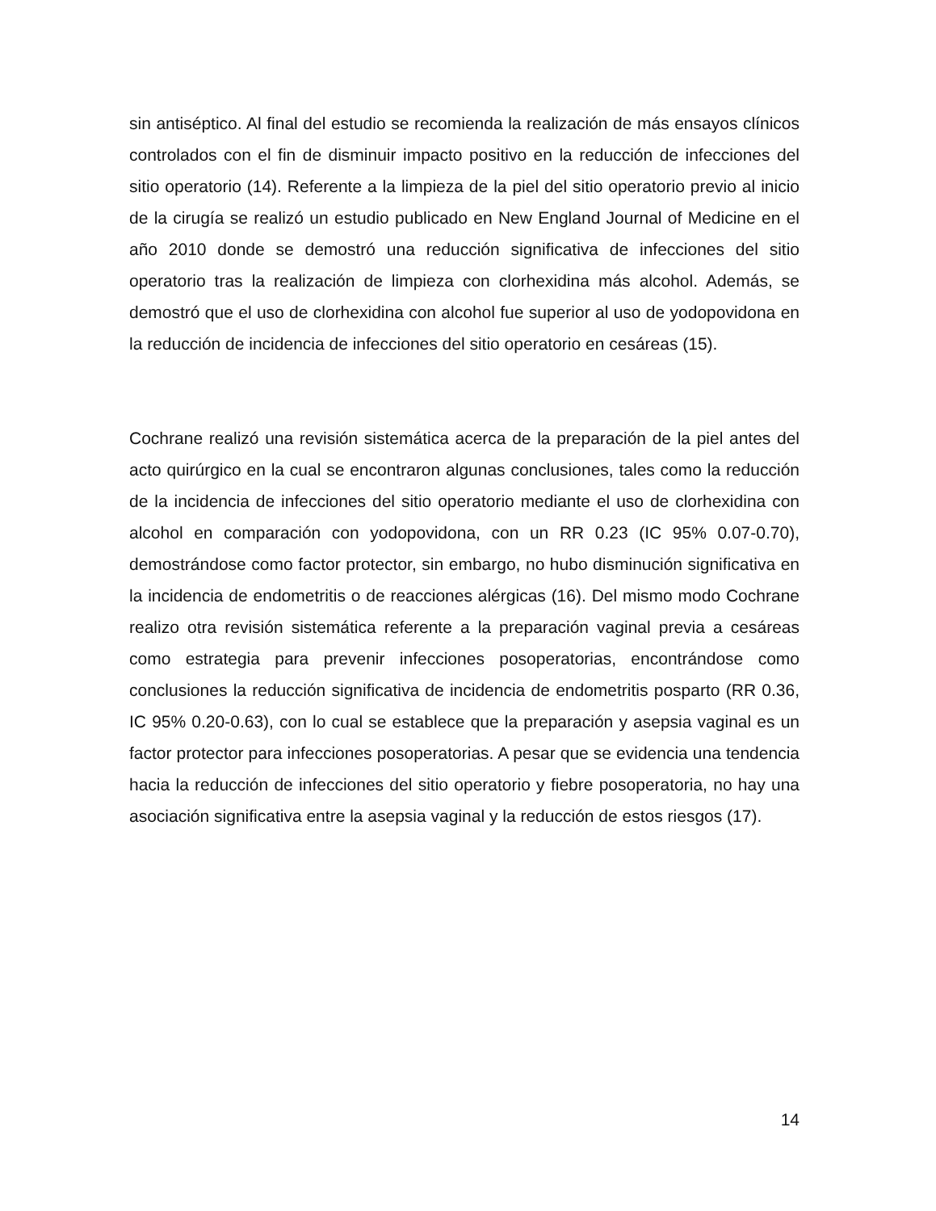sin antiséptico. Al final del estudio se recomienda la realización de más ensayos clínicos controlados con el fin de disminuir impacto positivo en la reducción de infecciones del sitio operatorio (14). Referente a la limpieza de la piel del sitio operatorio previo al inicio de la cirugía se realizó un estudio publicado en New England Journal of Medicine en el año 2010 donde se demostró una reducción significativa de infecciones del sitio operatorio tras la realización de limpieza con clorhexidina más alcohol. Además, se demostró que el uso de clorhexidina con alcohol fue superior al uso de yodopovidona en la reducción de incidencia de infecciones del sitio operatorio en cesáreas (15).
Cochrane realizó una revisión sistemática acerca de la preparación de la piel antes del acto quirúrgico en la cual se encontraron algunas conclusiones, tales como la reducción de la incidencia de infecciones del sitio operatorio mediante el uso de clorhexidina con alcohol en comparación con yodopovidona, con un RR 0.23 (IC 95% 0.07-0.70), demostrándose como factor protector, sin embargo, no hubo disminución significativa en la incidencia de endometritis o de reacciones alérgicas (16). Del mismo modo Cochrane realizo otra revisión sistemática referente a la preparación vaginal previa a cesáreas como estrategia para prevenir infecciones posoperatorias, encontrándose como conclusiones la reducción significativa de incidencia de endometritis posparto (RR 0.36, IC 95% 0.20-0.63), con lo cual se establece que la preparación y asepsia vaginal es un factor protector para infecciones posoperatorias. A pesar que se evidencia una tendencia hacia la reducción de infecciones del sitio operatorio y fiebre posoperatoria, no hay una asociación significativa entre la asepsia vaginal y la reducción de estos riesgos (17).
14